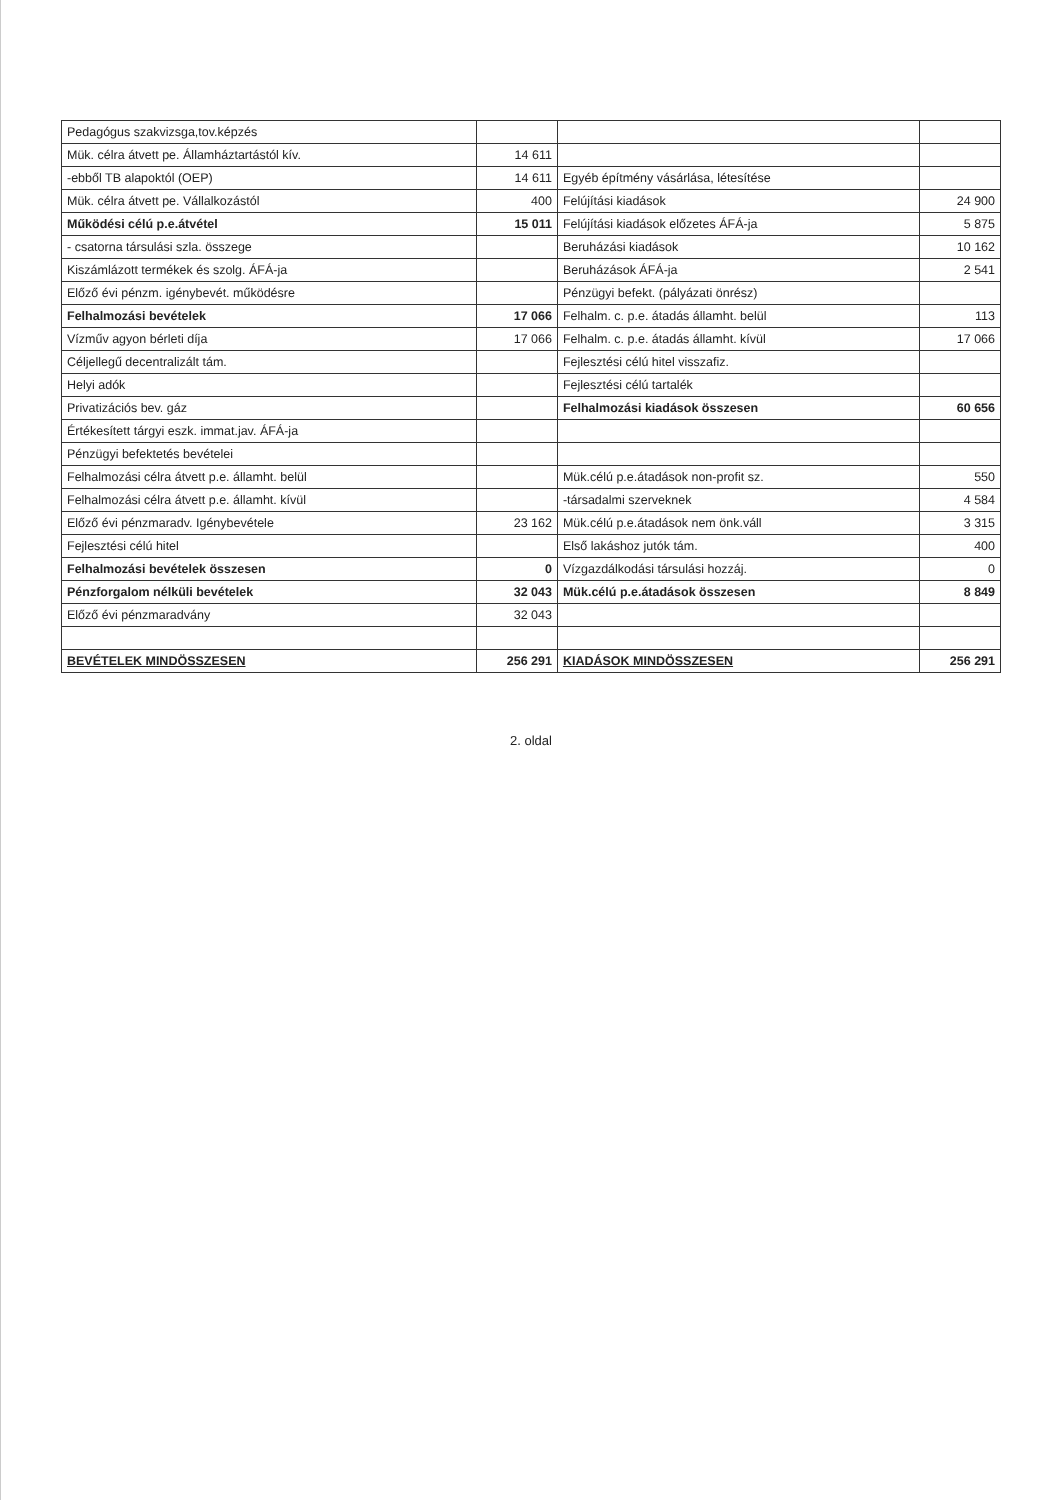| Pedagógus szakvizsga,tov.képzés | | | |
| Mük. célra átvett pe. Államháztartástól kív. | 14 611 | | |
| -ebből TB alapoktól (OEP) | 14 611 | Egyéb építmény vásárlása, létesítése | |
| Mük. célra átvett pe. Vállalkozástól | 400 | Felújítási kiadások | 24 900 |
| Működési célú p.e.átvétel | 15 011 | Felújítási kiadások előzetes ÁFÁ-ja | 5 875 |
| - csatorna társulási szla. összege | | Beruházási kiadások | 10 162 |
| Kiszámlázott termékek és szolg. ÁFÁ-ja | | Beruházások ÁFÁ-ja | 2 541 |
| Előző évi pénzm. igénybevét. működésre | | Pénzügyi befekt. (pályázati önrész) | |
| Felhalmozási bevételek | 17 066 | Felhalm. c. p.e. átadás államht. belül | 113 |
| Vízműv agyon bérleti díja | 17 066 | Felhalm. c. p.e. átadás államht. kívül | 17 066 |
| Céljellegű decentralizált tám. | | Fejlesztési célú hitel visszafiz. | |
| Helyi adók | | Fejlesztési célú tartalék | |
| Privatizációs bev. gáz | | Felhalmozási kiadások összesen | 60 656 |
| Értékesített tárgyi eszk. immat.jav. ÁFÁ-ja | | | |
| Pénzügyi befektetés bevételei | | | |
| Felhalmozási célra átvett p.e. államht. belül | | Mük.célú p.e.átadások non-profit sz. | 550 |
| Felhalmozási célra átvett p.e. államht. kívül | | -társadalmi szerveknek | 4 584 |
| Előző évi pénzmaradv. Igénybevétele | 23 162 | Mük.célú p.e.átadások nem önk.váll | 3 315 |
| Fejlesztési célú hitel | | Első lakáshoz jutók tám. | 400 |
| Felhalmozási bevételek összesen | 0 | Vízgazdálkodási társulási hozzáj. | 0 |
| Pénzforgalom nélküli bevételek | 32 043 | Mük.célú p.e.átadások összesen | 8 849 |
| Előző évi pénzmaradvány | 32 043 | | |
| BEVÉTELEK MINDÖSSZESEN | 256 291 | KIADÁSOK MINDÖSSZESEN | 256 291 |
2. oldal